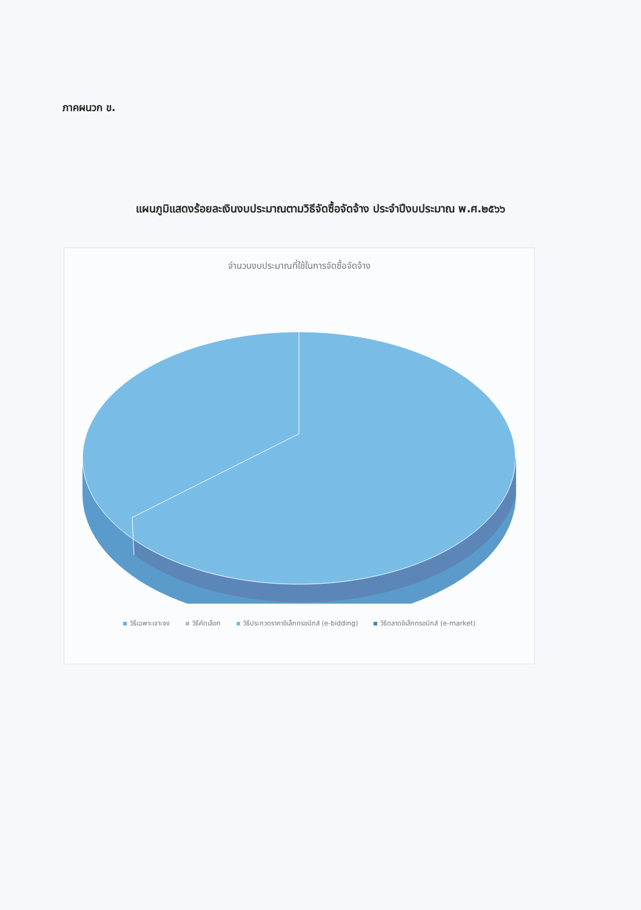ภาคผนวก ข.
แผนภูมิแสดงร้อยละเงินงบประมาณตามวิธีจัดซื้อจัดจ้าง ประจำปีงบประมาณ พ.ศ.๒๕๖๖
จำนวนงบประมาณที่ใช้ในการจัดซื้อจัดจ้าง
วิธีเฉพาะเจาะจง วิธีคัดเลือก วิธีประกวดราคาอิเล็กทรอนิกส์ (e-bidding) วิธีตลาดอิเล็กทรอนิกส์ (e-market)